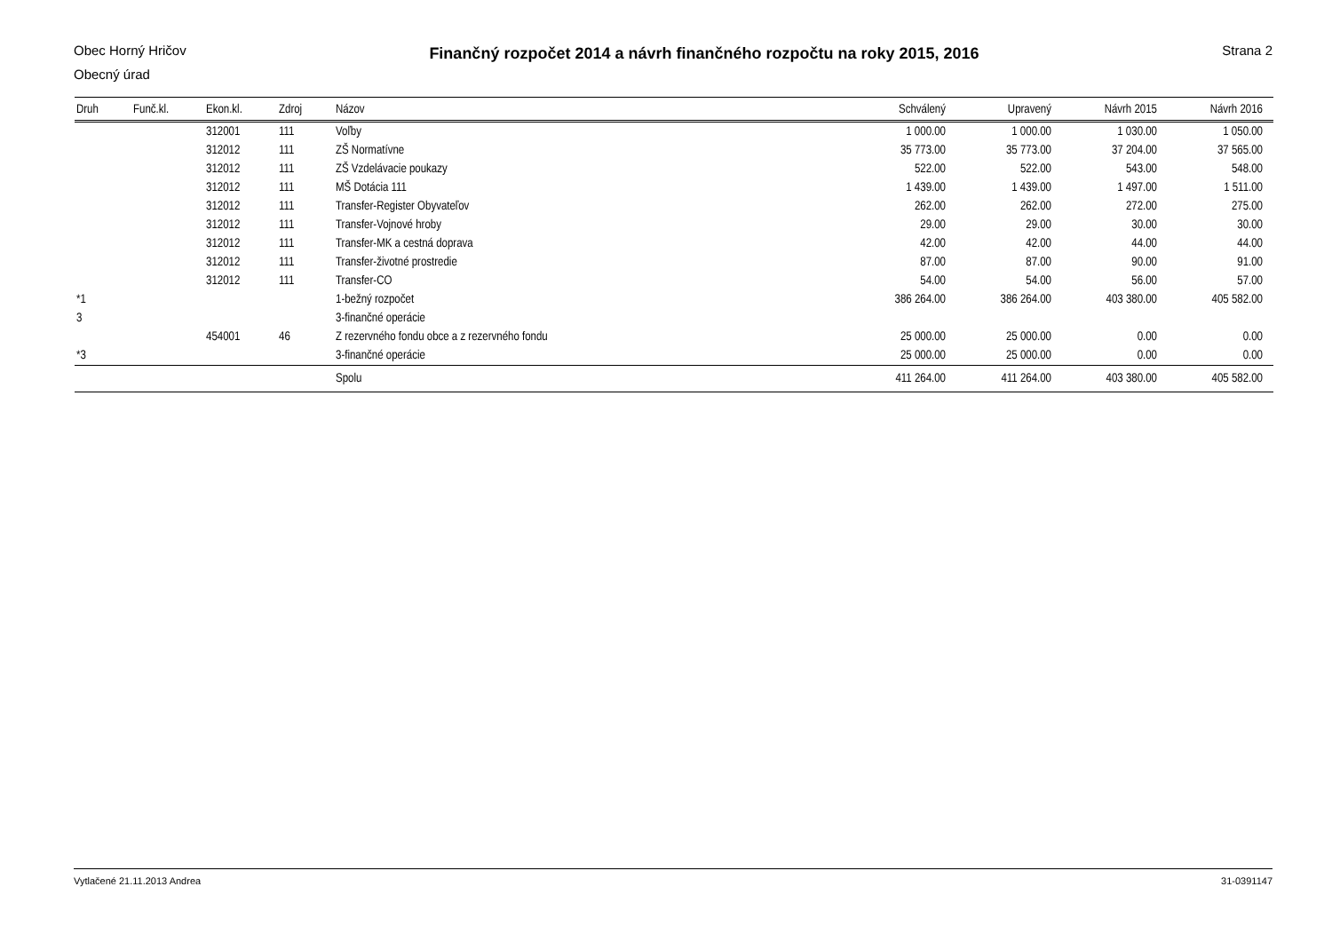Obec Horný Hričov
Obecný úrad
Finančný rozpočet 2014 a návrh finančného rozpočtu na roky 2015, 2016
Strana 2
| Druh | Funč.kl. | Ekon.kl. | Zdroj | Názov | Schválený | Upravený | Návrh 2015 | Návrh 2016 |
| --- | --- | --- | --- | --- | --- | --- | --- | --- |
| | | 312001 | 111 | Voľby | 1 000.00 | 1 000.00 | 1 030.00 | 1 050.00 |
| | | 312012 | 111 | ZŠ Normatívne | 35 773.00 | 35 773.00 | 37 204.00 | 37 565.00 |
| | | 312012 | 111 | ZŠ Vzdelávacie poukazy | 522.00 | 522.00 | 543.00 | 548.00 |
| | | 312012 | 111 | MŠ Dotácia 111 | 1 439.00 | 1 439.00 | 1 497.00 | 1 511.00 |
| | | 312012 | 111 | Transfer-Register Obyvateľov | 262.00 | 262.00 | 272.00 | 275.00 |
| | | 312012 | 111 | Transfer-Vojnové hroby | 29.00 | 29.00 | 30.00 | 30.00 |
| | | 312012 | 111 | Transfer-MK a cestná doprava | 42.00 | 42.00 | 44.00 | 44.00 |
| | | 312012 | 111 | Transfer-životné prostredie | 87.00 | 87.00 | 90.00 | 91.00 |
| | | 312012 | 111 | Transfer-CO | 54.00 | 54.00 | 56.00 | 57.00 |
| *1 | | | | 1-bežný rozpočet | 386 264.00 | 386 264.00 | 403 380.00 | 405 582.00 |
| 3 | | | | 3-finančné operácie | | | | |
| | | 454001 | 46 | Z rezervného fondu obce a z rezervného fondu | 25 000.00 | 25 000.00 | 0.00 | 0.00 |
| *3 | | | | 3-finančné operácie | 25 000.00 | 25 000.00 | 0.00 | 0.00 |
| | | | | Spolu | 411 264.00 | 411 264.00 | 403 380.00 | 405 582.00 |
Vytlačené 21.11.2013 Andrea 31-0391147